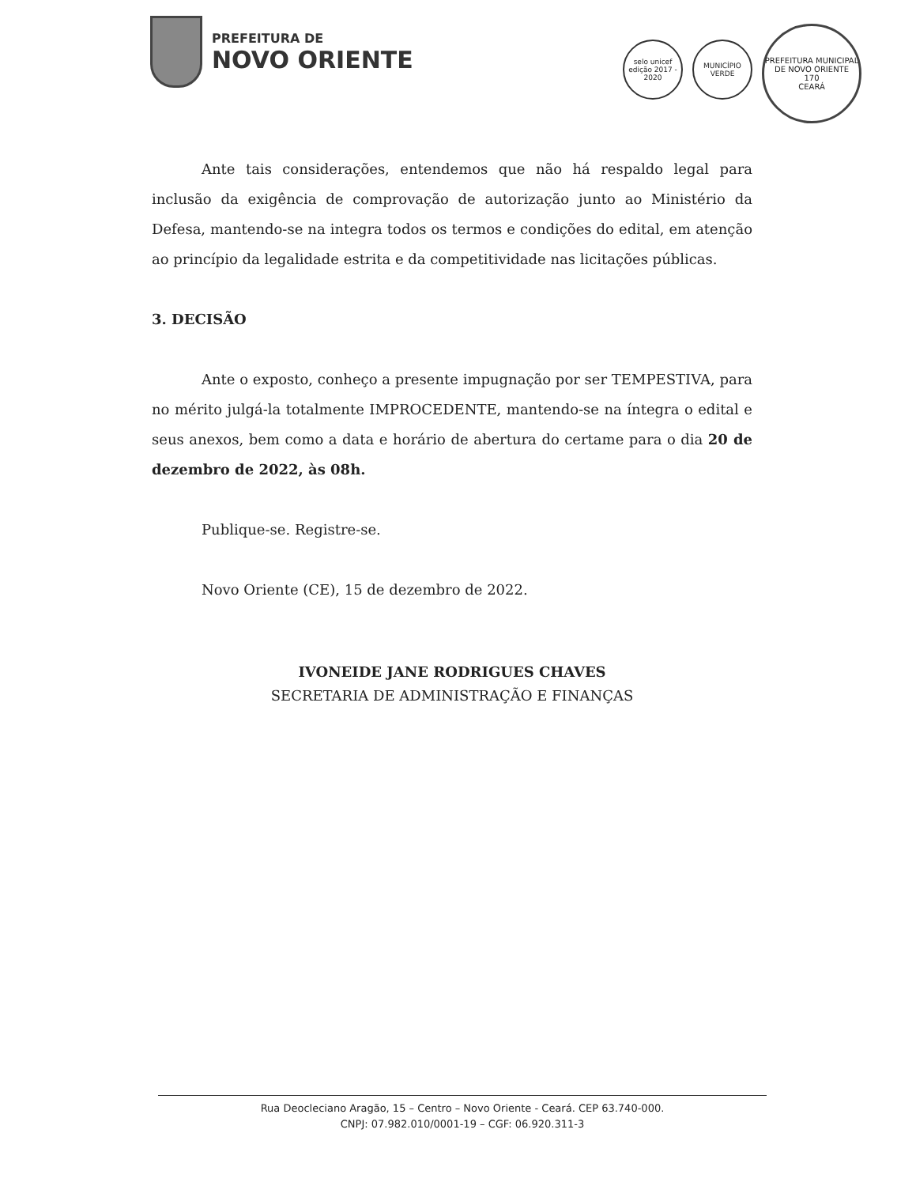PREFEITURA DE
NOVO ORIENTE
selo unicef
edição 2017 - 2020
MUNICÍPIO VERDE
PREFEITURA MUNICIPAL DE NOVO ORIENTE
170
CEARÁ
Ante tais considerações, entendemos que não há respaldo legal para inclusão da exigência de comprovação de autorização junto ao Ministério da Defesa, mantendo-se na integra todos os termos e condições do edital, em atenção ao princípio da legalidade estrita e da competitividade nas licitações públicas.
3. DECISÃO
Ante o exposto, conheço a presente impugnação por ser TEMPESTIVA, para no mérito julgá-la totalmente IMPROCEDENTE, mantendo-se na íntegra o edital e seus anexos, bem como a data e horário de abertura do certame para o dia 20 de dezembro de 2022, às 08h.
Publique-se. Registre-se.
Novo Oriente (CE), 15 de dezembro de 2022.
IVONEIDE JANE RODRIGUES CHAVES
SECRETARIA DE ADMINISTRAÇÃO E FINANÇAS
Rua Deocleciano Aragão, 15 – Centro – Novo Oriente - Ceará. CEP 63.740-000.
CNPJ: 07.982.010/0001-19 – CGF: 06.920.311-3